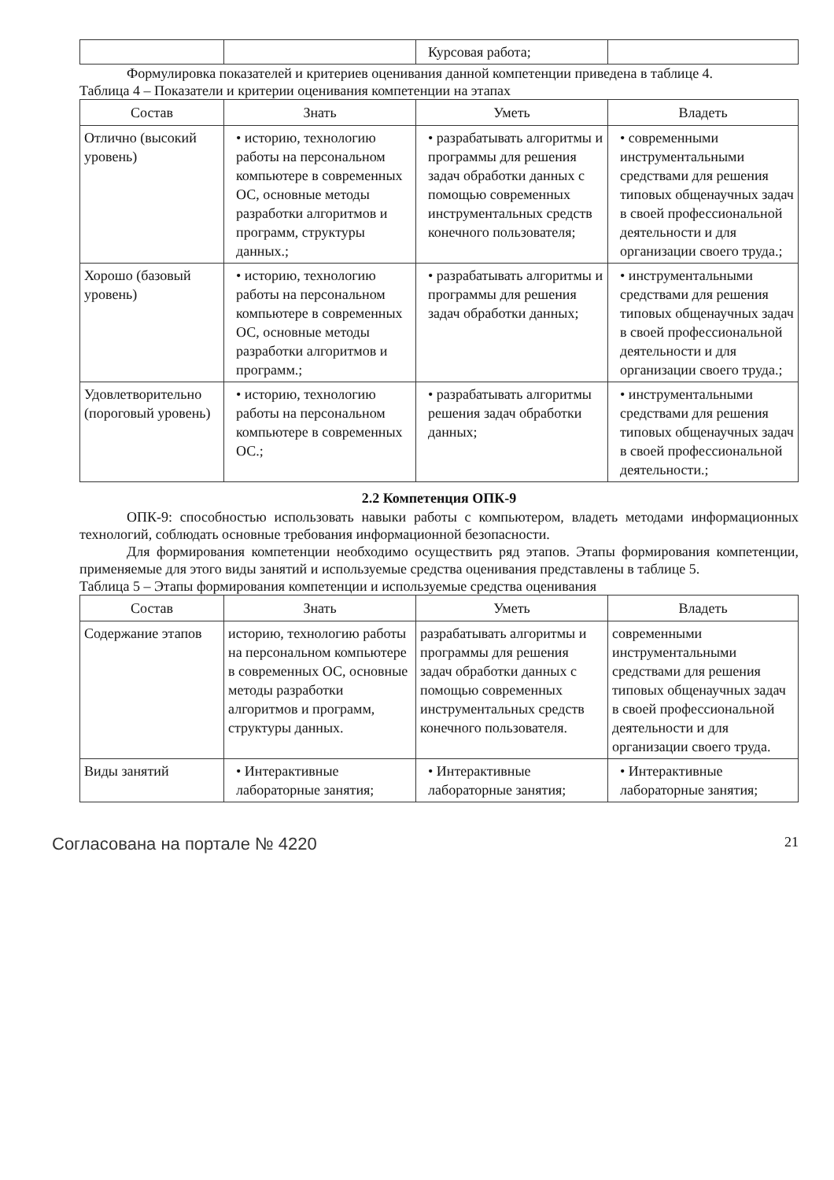| | | Курсовая работа; | |
Формулировка показателей и критериев оценивания данной компетенции приведена в таблице 4.
Таблица 4 – Показатели и критерии оценивания компетенции на этапах
| Состав | Знать | Уметь | Владеть |
| --- | --- | --- | --- |
| Отлично (высокий уровень) | • историю, технологию работы на персональном компьютере в современных ОС, основные методы разработки алгоритмов и программ, структуры данных.; | • разрабатывать алгоритмы и программы для решения задач обработки данных с помощью современных инструментальных средств конечного пользователя; | • современными инструментальными средствами для решения типовых общенаучных задач в своей профессиональной деятельности и для организации своего труда.; |
| Хорошо (базовый уровень) | • историю, технологию работы на персональном компьютере в современных ОС, основные методы разработки алгоритмов и программ.; | • разрабатывать алгоритмы и программы для решения задач обработки данных; | • инструментальными средствами для решения типовых общенаучных задач в своей профессиональной деятельности и для организации своего труда.; |
| Удовлетворительно (пороговый уровень) | • историю, технологию работы на персональном компьютере в современных ОС.; | • разрабатывать алгоритмы решения задач обработки данных; | • инструментальными средствами для решения типовых общенаучных задач в своей профессиональной деятельности.; |
2.2 Компетенция ОПК-9
ОПК-9: способностью использовать навыки работы с компьютером, владеть методами информационных технологий, соблюдать основные требования информационной безопасности.
Для формирования компетенции необходимо осуществить ряд этапов. Этапы формирования компетенции, применяемые для этого виды занятий и используемые средства оценивания представлены в таблице 5.
Таблица 5 – Этапы формирования компетенции и используемые средства оценивания
| Состав | Знать | Уметь | Владеть |
| --- | --- | --- | --- |
| Содержание этапов | историю, технологию работы на персональном компьютере в современных ОС, основные методы разработки алгоритмов и программ, структуры данных. | разрабатывать алгоритмы и программы для решения задач обработки данных с помощью современных инструментальных средств конечного пользователя. | современными инструментальными средствами для решения типовых общенаучных задач в своей профессиональной деятельности и для организации своего труда. |
| Виды занятий | • Интерактивные лабораторные занятия; | • Интерактивные лабораторные занятия; | • Интерактивные лабораторные занятия; |
Согласована на портале № 4220 21